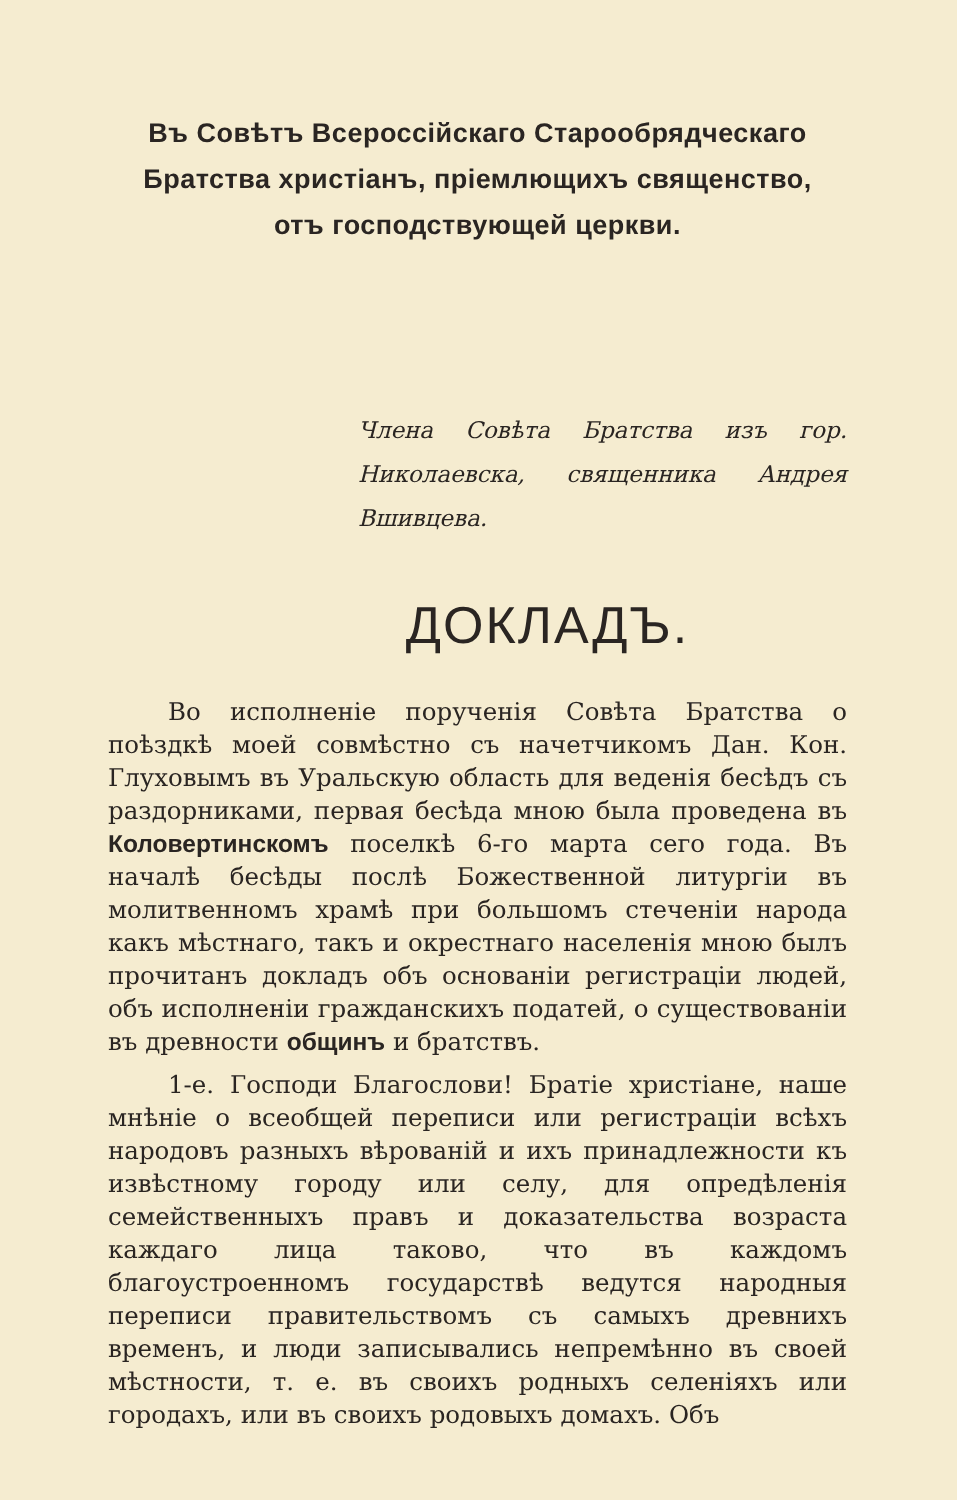Въ Совѣтъ Всероссійскаго Старообрядческаго
Братства христіанъ, пріемлющихъ священство,
отъ господствующей церкви.
Члена Совѣта Братства изъ гор. Николаевска, священника Андрея Вшивцева.
ДОКЛАДЪ.
Во исполненіе порученія Совѣта Братства о поѣздкѣ моей совмѣстно съ начетчикомъ Дан. Кон. Глуховымъ въ Уральскую область для веденія бесѣдъ съ раздорниками, первая бесѣда мною была проведена въ Коловертинскомъ поселкѣ 6-го марта сего года. Въ началѣ бесѣды послѣ Божественной литургіи въ молитвенномъ храмѣ при большомъ стеченіи народа какъ мѣстнаго, такъ и окрестнаго населенія мною былъ прочитанъ докладъ объ основаніи регистраціи людей, объ исполненіи гражданскихъ податей, о существованіи въ древности общинъ и братствъ.
1-е. Господи Благослови! Братіе христіане, наше мнѣніе о всеобщей переписи или регистраціи всѣхъ народовъ разныхъ вѣрованій и ихъ принадлежности къ извѣстному городу или селу, для опредѣленія семейственныхъ правъ и доказательства возраста каждаго лица таково, что въ каждомъ благоустроенномъ государствѣ ведутся народныя переписи правительствомъ съ самыхъ древнихъ временъ, и люди записывались непремѣнно въ своей мѣстности, т. е. въ своихъ родныхъ селеніяхъ или городахъ, или въ своихъ родовыхъ домахъ. Объ